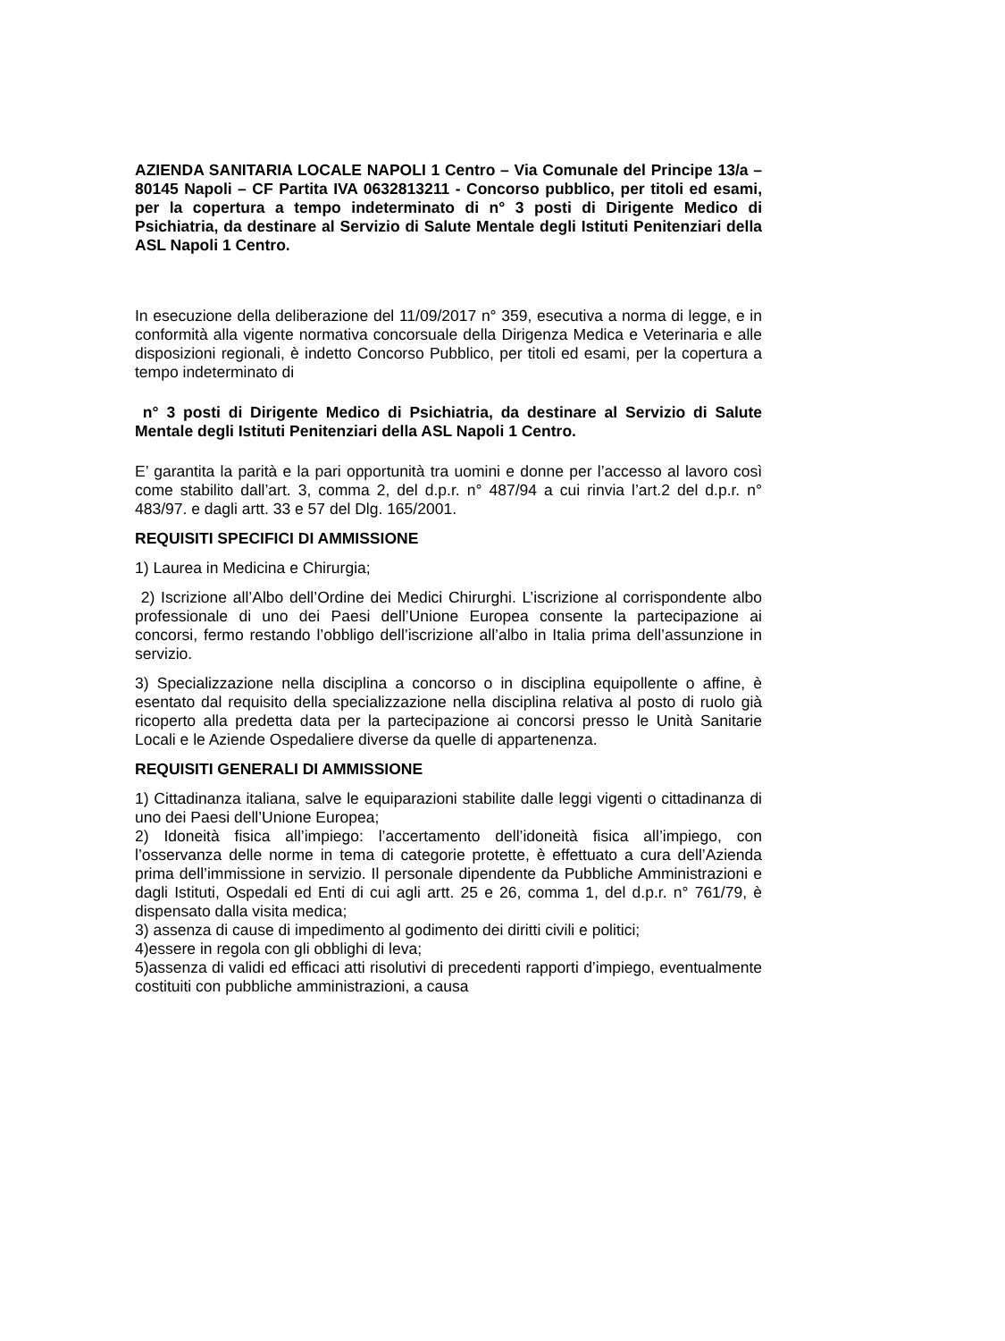AZIENDA SANITARIA LOCALE NAPOLI 1 Centro – Via Comunale del Principe 13/a – 80145 Napoli – CF Partita IVA 0632813211 - Concorso pubblico, per titoli ed esami, per la copertura a tempo indeterminato di n° 3 posti di Dirigente Medico di Psichiatria, da destinare al Servizio di Salute Mentale degli Istituti Penitenziari della ASL Napoli 1 Centro.
In esecuzione della deliberazione del 11/09/2017 n° 359, esecutiva a norma di legge, e in conformità alla vigente normativa concorsuale della Dirigenza Medica e Veterinaria e alle disposizioni regionali, è indetto Concorso Pubblico, per titoli ed esami, per la copertura a tempo indeterminato di
n° 3 posti di Dirigente Medico di Psichiatria, da destinare al Servizio di Salute Mentale degli Istituti Penitenziari della ASL Napoli 1 Centro.
E’ garantita la parità e la pari opportunità tra uomini e donne per l’accesso al lavoro così come stabilito dall’art. 3, comma 2, del d.p.r. n° 487/94 a cui rinvia l’art.2 del d.p.r. n° 483/97. e dagli artt. 33 e 57 del Dlg. 165/2001.
REQUISITI SPECIFICI DI AMMISSIONE
1) Laurea in Medicina e Chirurgia;
2) Iscrizione all’Albo dell’Ordine dei Medici Chirurghi. L’iscrizione al corrispondente albo professionale di uno dei Paesi dell’Unione Europea consente la partecipazione ai concorsi, fermo restando l’obbligo dell’iscrizione all’albo in Italia prima dell’assunzione in servizio.
3) Specializzazione nella disciplina a concorso o in disciplina equipollente o affine, è esentato dal requisito della specializzazione nella disciplina relativa al posto di ruolo già ricoperto alla predetta data per la partecipazione ai concorsi presso le Unità Sanitarie Locali e le Aziende Ospedaliere diverse da quelle di appartenenza.
REQUISITI GENERALI DI AMMISSIONE
1) Cittadinanza italiana, salve le equiparazioni stabilite dalle leggi vigenti o cittadinanza di uno dei Paesi dell’Unione Europea;
2) Idoneità fisica all’impiego: l’accertamento dell’idoneità fisica all’impiego, con l’osservanza delle norme in tema di categorie protette, è effettuato a cura dell’Azienda prima dell’immissione in servizio. Il personale dipendente da Pubbliche Amministrazioni e dagli Istituti, Ospedali ed Enti di cui agli artt. 25 e 26, comma 1, del d.p.r. n° 761/79, è dispensato dalla visita medica;
3) assenza di cause di impedimento al godimento dei diritti civili e politici;
4)essere in regola con gli obblighi di leva;
5)assenza di validi ed efficaci atti risolutivi di precedenti rapporti d’impiego, eventualmente costituiti con pubbliche amministrazioni, a causa